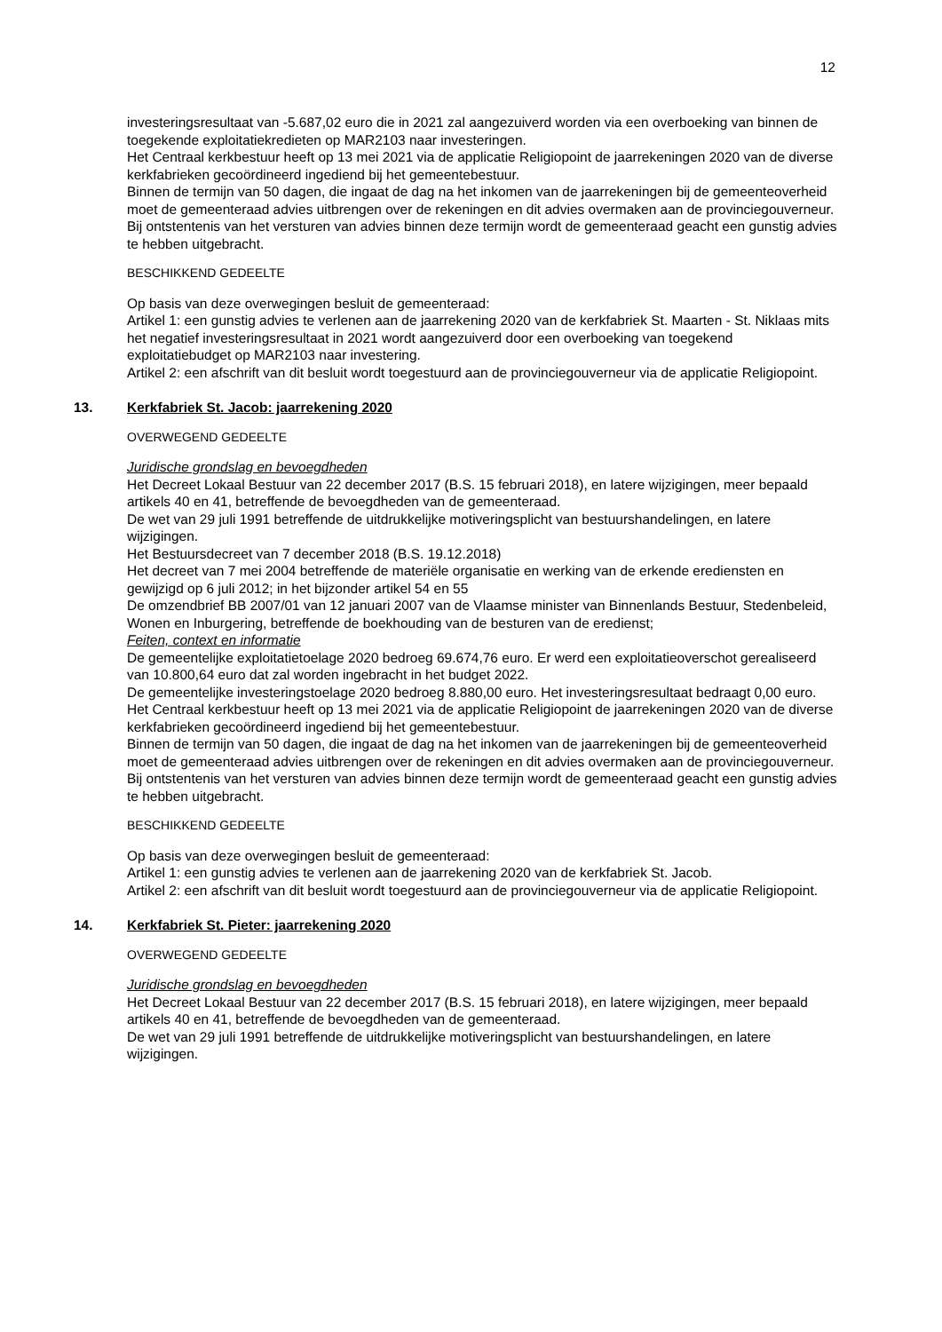12
investeringsresultaat van -5.687,02 euro die in 2021 zal aangezuiverd worden via een overboeking van binnen de toegekende exploitatiekredieten op MAR2103 naar investeringen.
Het Centraal kerkbestuur heeft op 13 mei 2021 via de applicatie Religiopoint de jaarrekeningen 2020 van de diverse kerkfabrieken gecoördineerd ingediend bij het gemeentebestuur.
Binnen de termijn van 50 dagen, die ingaat de dag na het inkomen van de jaarrekeningen bij de gemeenteoverheid moet de gemeenteraad advies uitbrengen over de rekeningen en dit advies overmaken aan de provinciegouverneur.
Bij ontstentenis van het versturen van advies binnen deze termijn wordt de gemeenteraad geacht een gunstig advies te hebben uitgebracht.
BESCHIKKEND GEDEELTE
Op basis van deze overwegingen besluit de gemeenteraad:
Artikel 1: een gunstig advies te verlenen aan de jaarrekening 2020 van de kerkfabriek St. Maarten - St. Niklaas mits het negatief investeringsresultaat in 2021 wordt aangezuiverd door een overboeking van toegekend exploitatiebudget op MAR2103 naar investering.
Artikel 2: een afschrift van dit besluit wordt toegestuurd aan de provinciegouverneur via de applicatie Religiopoint.
13. Kerkfabriek St. Jacob: jaarrekening 2020
OVERWEGEND GEDEELTE
Juridische grondslag en bevoegdheden
Het Decreet Lokaal Bestuur van 22 december 2017 (B.S. 15 februari 2018), en latere wijzigingen, meer bepaald artikels 40 en 41, betreffende de bevoegdheden van de gemeenteraad.
De wet van 29 juli 1991 betreffende de uitdrukkelijke motiveringsplicht van bestuurshandelingen, en latere wijzigingen.
Het Bestuursdecreet van 7 december 2018 (B.S. 19.12.2018)
Het decreet van 7 mei 2004 betreffende de materiële organisatie en werking van de erkende erediensten en gewijzigd op 6 juli 2012; in het bijzonder artikel 54 en 55
De omzendbrief BB 2007/01 van 12 januari 2007 van de Vlaamse minister van Binnenlands Bestuur, Stedenbeleid, Wonen en Inburgering, betreffende de boekhouding van de besturen van de eredienst;
Feiten, context en informatie
De gemeentelijke exploitatietoelage 2020 bedroeg 69.674,76 euro. Er werd een exploitatieoverschot gerealiseerd van 10.800,64 euro dat zal worden ingebracht in het budget 2022.
De gemeentelijke investeringstoelage 2020 bedroeg 8.880,00 euro. Het investeringsresultaat bedraagt 0,00 euro.
Het Centraal kerkbestuur heeft op 13 mei 2021 via de applicatie Religiopoint de jaarrekeningen 2020 van de diverse kerkfabrieken gecoördineerd ingediend bij het gemeentebestuur.
Binnen de termijn van 50 dagen, die ingaat de dag na het inkomen van de jaarrekeningen bij de gemeenteoverheid moet de gemeenteraad advies uitbrengen over de rekeningen en dit advies overmaken aan de provinciegouverneur.
Bij ontstentenis van het versturen van advies binnen deze termijn wordt de gemeenteraad geacht een gunstig advies te hebben uitgebracht.
BESCHIKKEND GEDEELTE
Op basis van deze overwegingen besluit de gemeenteraad:
Artikel 1: een gunstig advies te verlenen aan de jaarrekening 2020 van de kerkfabriek St. Jacob.
Artikel 2: een afschrift van dit besluit wordt toegestuurd aan de provinciegouverneur via de applicatie Religiopoint.
14. Kerkfabriek St. Pieter: jaarrekening 2020
OVERWEGEND GEDEELTE
Juridische grondslag en bevoegdheden
Het Decreet Lokaal Bestuur van 22 december 2017 (B.S. 15 februari 2018), en latere wijzigingen, meer bepaald artikels 40 en 41, betreffende de bevoegdheden van de gemeenteraad.
De wet van 29 juli 1991 betreffende de uitdrukkelijke motiveringsplicht van bestuurshandelingen, en latere wijzigingen.